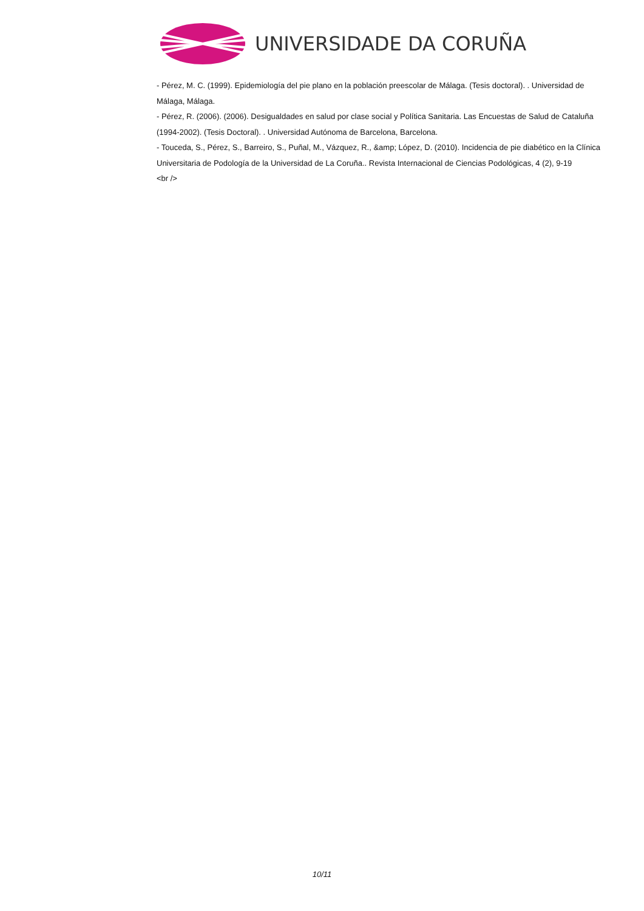UNIVERSIDADE DA CORUÑA
- Pérez, M. C. (1999). Epidemiología del pie plano en la población preescolar de Málaga. (Tesis doctoral). . Universidad de Málaga, Málaga.
- Pérez, R. (2006). (2006). Desigualdades en salud por clase social y Política Sanitaria. Las Encuestas de Salud de Cataluña (1994-2002). (Tesis Doctoral). . Universidad Autónoma de Barcelona, Barcelona.
- Touceda, S., Pérez, S., Barreiro, S., Puñal, M., Vázquez, R., &amp; López, D. (2010). Incidencia de pie diabético en la Clínica Universitaria de Podología de la Universidad de La Coruña.. Revista Internacional de Ciencias Podológicas, 4 (2), 9-19
<br />
10/11